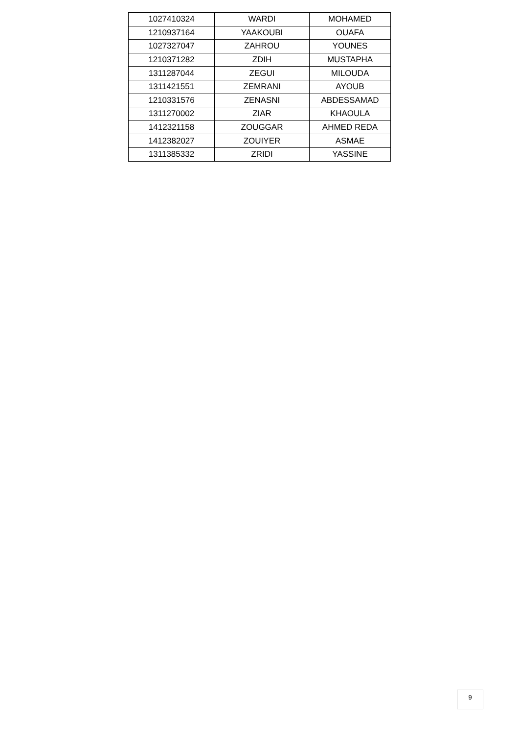| 1027410324 | WARDI | MOHAMED |
| 1210937164 | YAAKOUBI | OUAFA |
| 1027327047 | ZAHROU | YOUNES |
| 1210371282 | ZDIH | MUSTAPHA |
| 1311287044 | ZEGUI | MILOUDA |
| 1311421551 | ZEMRANI | AYOUB |
| 1210331576 | ZENASNI | ABDESSAMAD |
| 1311270002 | ZIAR | KHAOULA |
| 1412321158 | ZOUGGAR | AHMED REDA |
| 1412382027 | ZOUIYER | ASMAE |
| 1311385332 | ZRIDI | YASSINE |
9